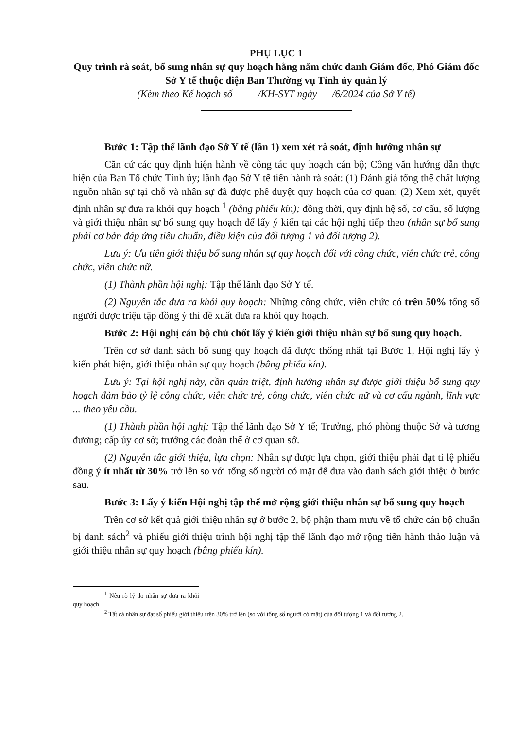PHỤ LỤC 1
Quy trình rà soát, bổ sung nhân sự quy hoạch hằng năm chức danh Giám đốc, Phó Giám đốc Sở Y tế thuộc diện Ban Thường vụ Tỉnh ủy quản lý
(Kèm theo Kế hoạch số /KH-SYT ngày /6/2024 của Sở Y tế)
Bước 1: Tập thể lãnh đạo Sở Y tế (lần 1) xem xét rà soát, định hướng nhân sự
Căn cứ các quy định hiện hành về công tác quy hoạch cán bộ; Công văn hướng dẫn thực hiện của Ban Tổ chức Tỉnh ủy; lãnh đạo Sở Y tế tiến hành rà soát: (1) Đánh giá tổng thể chất lượng nguồn nhân sự tại chỗ và nhân sự đã được phê duyệt quy hoạch của cơ quan; (2) Xem xét, quyết định nhân sự đưa ra khỏi quy hoạch <sup>1</sup> (bằng phiếu kín); đồng thời, quy định hệ số, cơ cấu, số lượng và giới thiệu nhân sự bổ sung quy hoạch để lấy ý kiến tại các hội nghị tiếp theo (nhân sự bổ sung phải cơ bản đáp ứng tiêu chuẩn, điều kiện của đối tượng 1 và đối tượng 2).
Lưu ý: Ưu tiên giới thiệu bổ sung nhân sự quy hoạch đối với công chức, viên chức trẻ, công chức, viên chức nữ.
(1) Thành phần hội nghị: Tập thể lãnh đạo Sở Y tế.
(2) Nguyên tắc đưa ra khỏi quy hoạch: Những công chức, viên chức có trên 50% tổng số người được triệu tập đồng ý thì đề xuất đưa ra khỏi quy hoạch.
Bước 2: Hội nghị cán bộ chủ chốt lấy ý kiến giới thiệu nhân sự bổ sung quy hoạch.
Trên cơ sở danh sách bổ sung quy hoạch đã được thống nhất tại Bước 1, Hội nghị lấy ý kiến phát hiện, giới thiệu nhân sự quy hoạch (bằng phiếu kín).
Lưu ý: Tại hội nghị này, cần quán triệt, định hướng nhân sự được giới thiệu bổ sung quy hoạch đảm bảo tỷ lệ công chức, viên chức trẻ, công chức, viên chức nữ và cơ cấu ngành, lĩnh vực ... theo yêu cầu.
(1) Thành phần hội nghị: Tập thể lãnh đạo Sở Y tế; Trưởng, phó phòng thuộc Sở và tương đương; cấp ủy cơ sở; trưởng các đoàn thể ở cơ quan sở.
(2) Nguyên tắc giới thiệu, lựa chọn: Nhân sự được lựa chọn, giới thiệu phải đạt tỉ lệ phiếu đồng ý ít nhất từ 30% trở lên so với tổng số người có mặt để đưa vào danh sách giới thiệu ở bước sau.
Bước 3: Lấy ý kiến Hội nghị tập thể mở rộng giới thiệu nhân sự bổ sung quy hoạch
Trên cơ sở kết quả giới thiệu nhân sự ở bước 2, bộ phận tham mưu về tổ chức cán bộ chuẩn bị danh sách<sup>2</sup> và phiếu giới thiệu trình hội nghị tập thể lãnh đạo mở rộng tiến hành thảo luận và giới thiệu nhân sự quy hoạch (bằng phiếu kín).
<sup>1</sup> Nêu rõ lý do nhân sự đưa ra khỏi quy hoạch
<sup>2</sup> Tất cả nhân sự đạt số phiếu giới thiệu trên 30% trở lên (so với tổng số người có mặt) của đối tượng 1 và đối tượng 2.